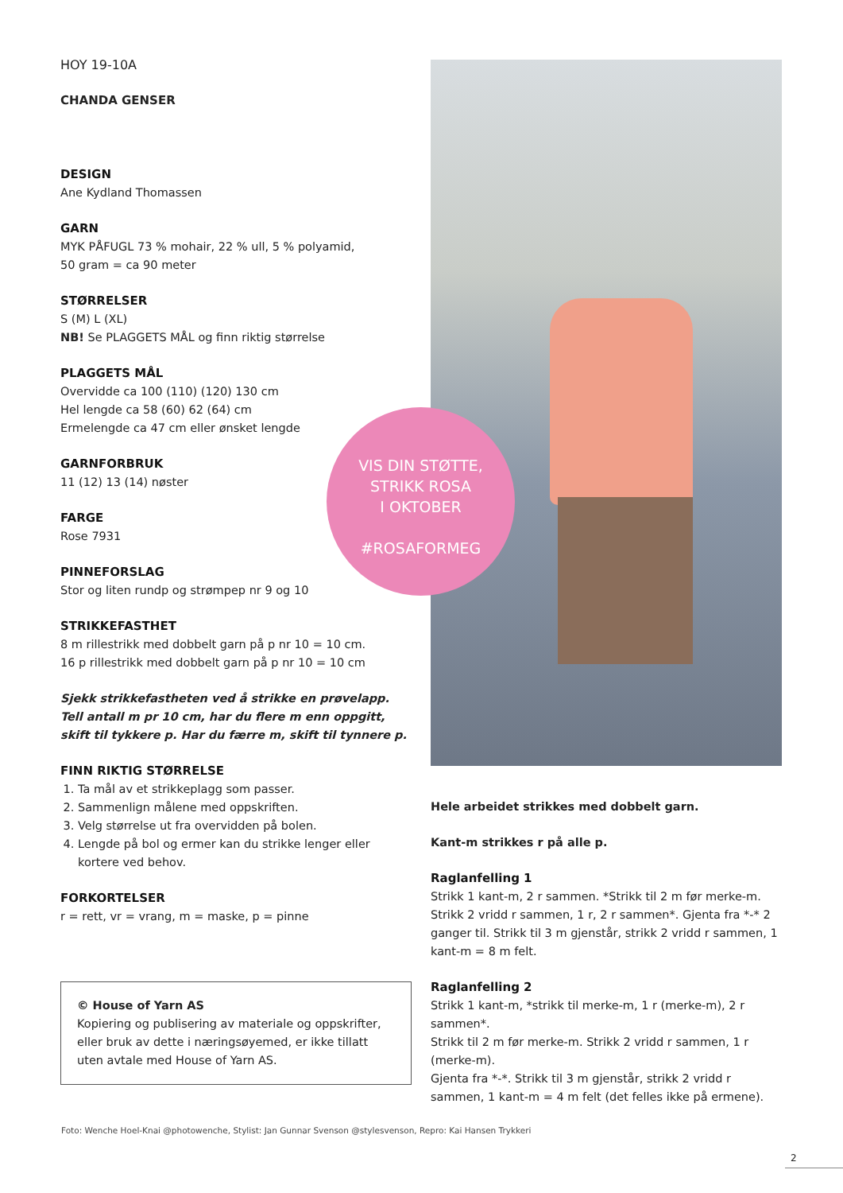HOY 19-10A
CHANDA GENSER
DESIGN
Ane Kydland Thomassen
GARN
MYK PÅFUGL 73 % mohair, 22 % ull, 5 % polyamid,
50 gram = ca 90 meter
STØRRELSER
S (M) L (XL)
NB! Se PLAGGETS MÅL og finn riktig størrelse
PLAGGETS MÅL
Overvidde ca 100 (110) (120) 130 cm
Hel lengde ca 58 (60) 62 (64) cm
Ermelengde ca 47 cm eller ønsket lengde
GARNFORBRUK
11 (12) 13 (14) nøster
FARGE
Rose 7931
PINNEFORSLAG
Stor og liten rundp og strømpep nr 9 og 10
STRIKKEFASTHET
8 m rillestrikk med dobbelt garn på p nr 10 = 10 cm.
16 p rillestrikk med dobbelt garn på p nr 10 = 10 cm
Sjekk strikkefastheten ved å strikke en prøvelapp. Tell antall m pr 10 cm, har du flere m enn oppgitt, skift til tykkere p. Har du færre m, skift til tynnere p.
FINN RIKTIG STØRRELSE
1. Ta mål av et strikkeplagg som passer.
2. Sammenlign målene med oppskriften.
3. Velg størrelse ut fra overvidden på bolen.
4. Lengde på bol og ermer kan du strikke lenger eller kortere ved behov.
FORKORTELSER
r = rett, vr = vrang, m = maske, p = pinne
© House of Yarn AS
Kopiering og publisering av materiale og oppskrifter, eller bruk av dette i næringsøyemed, er ikke tillatt uten avtale med House of Yarn AS.
Hele arbeidet strikkes med dobbelt garn.
Kant-m strikkes r på alle p.
Raglanfelling 1
Strikk 1 kant-m, 2 r sammen. *Strikk til 2 m før merke-m. Strikk 2 vridd r sammen, 1 r, 2 r sammen*. Gjenta fra *-* 2 ganger til. Strikk til 3 m gjenstår, strikk 2 vridd r sammen, 1 kant-m = 8 m felt.
Raglanfelling 2
Strikk 1 kant-m, *strikk til merke-m, 1 r (merke-m), 2 r sammen*.
Strikk til 2 m før merke-m. Strikk 2 vridd r sammen, 1 r (merke-m).
Gjenta fra *-*. Strikk til 3 m gjenstår, strikk 2 vridd r sammen, 1 kant-m = 4 m felt (det felles ikke på ermene).
VIS DIN STØTTE,
STRIKK ROSA
I OKTOBER
#ROSAFORMEG
Foto: Wenche Hoel-Knai @photowenche, Stylist: Jan Gunnar Svenson @stylesvenson, Repro: Kai Hansen Trykkeri
2